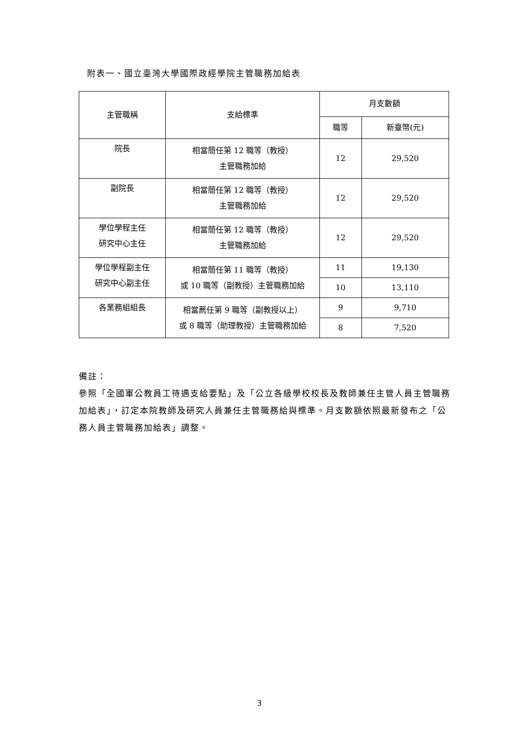附表一、國立臺灣大學國際政經學院主管職務加給表
| 主管職稱 | 支給標準 | 月支數額 | |
| --- | --- | --- | --- |
| | | 職等 | 新臺幣(元) |
| 院長 | 相當簡任第 12 職等（教授） 主管職務加給 | 12 | 29,520 |
| 副院長 | 相當簡任第 12 職等（教授） 主管職務加給 | 12 | 29,520 |
| 學位學程主任 研究中心主任 | 相當簡任第 12 職等（教授） 主管職務加給 | 12 | 29,520 |
| 學位學程副主任 研究中心副主任 | 相當簡任第 11 職等（教授） 或 10 職等（副教授）主管職務加給 | 11 | 19,130 |
| | | 10 | 13,110 |
| 各業務組組長 | 相當薦任第 9 職等（副教授以上） 或 8 職等（助理教授）主管職務加給 | 9 | 9,710 |
| | | 8 | 7,520 |
備註：
參照「全國軍公教員工待遇支給要點」及「公立各級學校校長及教師兼任主管人員主管職務加給表」，訂定本院教師及研究人員兼任主管職務給與標準。月支數額依照最新發布之「公務人員主管職務加給表」調整。
3